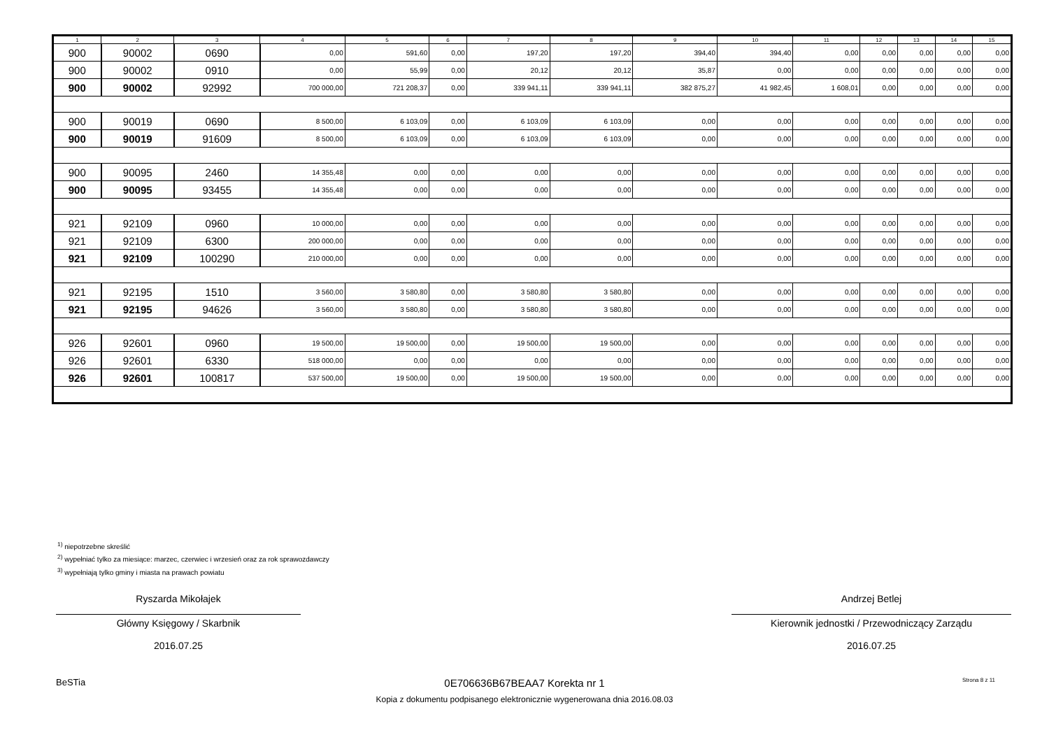| 1 | 2 | 3 | 4 | 5 | 6 | 7 | 8 | 9 | 10 | 11 | 12 | 13 | 14 | 15 |
| --- | --- | --- | --- | --- | --- | --- | --- | --- | --- | --- | --- | --- | --- | --- |
| 900 | 90002 | 0690 | 0,00 | 591,60 | 0,00 | 197,20 | 197,20 | 394,40 | 394,40 | 0,00 | 0,00 | 0,00 | 0,00 | 0,00 |
| 900 | 90002 | 0910 | 0,00 | 55,99 | 0,00 | 20,12 | 20,12 | 35,87 | 0,00 | 0,00 | 0,00 | 0,00 | 0,00 | 0,00 |
| 900 | 90002 | 92992 | 700 000,00 | 721 208,37 | 0,00 | 339 941,11 | 339 941,11 | 382 875,27 | 41 982,45 | 1 608,01 | 0,00 | 0,00 | 0,00 | 0,00 |
| 900 | 90019 | 0690 | 8 500,00 | 6 103,09 | 0,00 | 6 103,09 | 6 103,09 | 0,00 | 0,00 | 0,00 | 0,00 | 0,00 | 0,00 | 0,00 |
| 900 | 90019 | 91609 | 8 500,00 | 6 103,09 | 0,00 | 6 103,09 | 6 103,09 | 0,00 | 0,00 | 0,00 | 0,00 | 0,00 | 0,00 | 0,00 |
| 900 | 90095 | 2460 | 14 355,48 | 0,00 | 0,00 | 0,00 | 0,00 | 0,00 | 0,00 | 0,00 | 0,00 | 0,00 | 0,00 | 0,00 |
| 900 | 90095 | 93455 | 14 355,48 | 0,00 | 0,00 | 0,00 | 0,00 | 0,00 | 0,00 | 0,00 | 0,00 | 0,00 | 0,00 | 0,00 |
| 921 | 92109 | 0960 | 10 000,00 | 0,00 | 0,00 | 0,00 | 0,00 | 0,00 | 0,00 | 0,00 | 0,00 | 0,00 | 0,00 | 0,00 |
| 921 | 92109 | 6300 | 200 000,00 | 0,00 | 0,00 | 0,00 | 0,00 | 0,00 | 0,00 | 0,00 | 0,00 | 0,00 | 0,00 | 0,00 |
| 921 | 92109 | 100290 | 210 000,00 | 0,00 | 0,00 | 0,00 | 0,00 | 0,00 | 0,00 | 0,00 | 0,00 | 0,00 | 0,00 | 0,00 |
| 921 | 92195 | 1510 | 3 560,00 | 3 580,80 | 0,00 | 3 580,80 | 3 580,80 | 0,00 | 0,00 | 0,00 | 0,00 | 0,00 | 0,00 | 0,00 |
| 921 | 92195 | 94626 | 3 560,00 | 3 580,80 | 0,00 | 3 580,80 | 3 580,80 | 0,00 | 0,00 | 0,00 | 0,00 | 0,00 | 0,00 | 0,00 |
| 926 | 92601 | 0960 | 19 500,00 | 19 500,00 | 0,00 | 19 500,00 | 19 500,00 | 0,00 | 0,00 | 0,00 | 0,00 | 0,00 | 0,00 | 0,00 |
| 926 | 92601 | 6330 | 518 000,00 | 0,00 | 0,00 | 0,00 | 0,00 | 0,00 | 0,00 | 0,00 | 0,00 | 0,00 | 0,00 | 0,00 |
| 926 | 92601 | 100817 | 537 500,00 | 19 500,00 | 0,00 | 19 500,00 | 19 500,00 | 0,00 | 0,00 | 0,00 | 0,00 | 0,00 | 0,00 | 0,00 |
<sup>1)</sup> niepotrzebne skreślić
<sup>2)</sup> wypełniać tylko za miesiące: marzec, czerwiec i wrzesień oraz za rok sprawozdawczy
<sup>3)</sup> wypełniają tylko gminy i miasta na prawach powiatu
Ryszarda Mikołajek
Główny Księgowy / Skarbnik
2016.07.25
Andrzej Betlej
Kierownik jednostki / Przewodniczący Zarządu
2016.07.25
BeSTia
0E706636B67BEAA7 Korekta nr 1
Kopia z dokumentu podpisanego elektronicznie wygenerowana dnia 2016.08.03
Strona 8 z 11